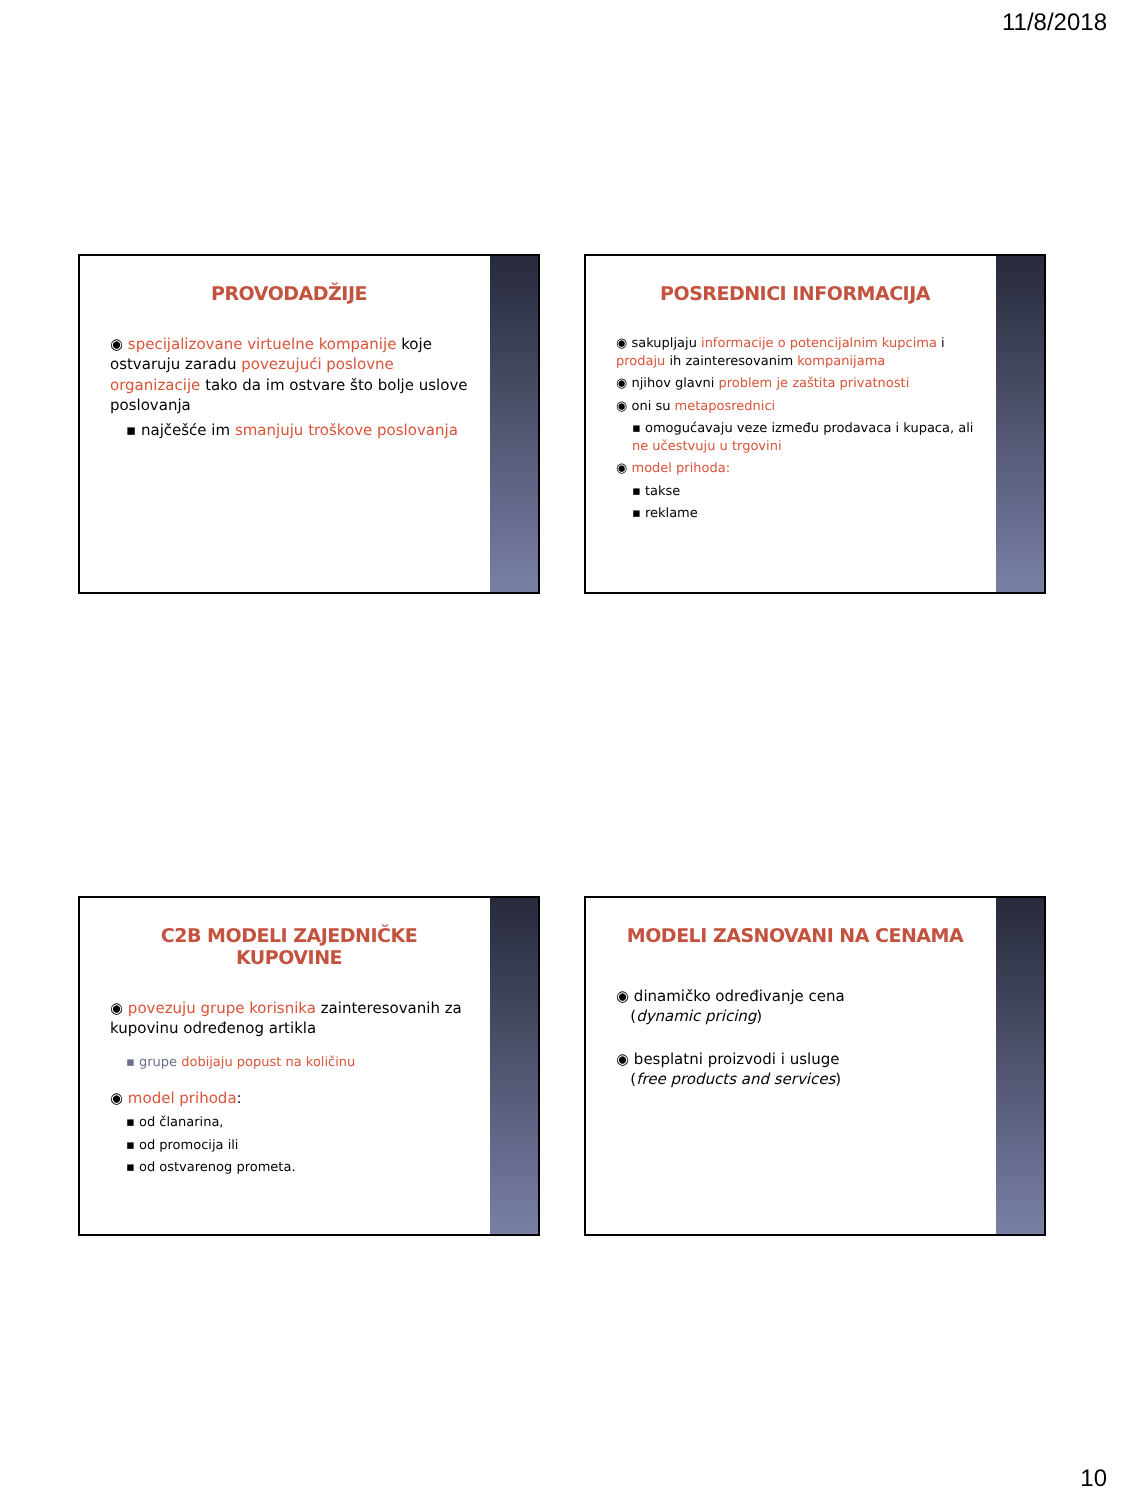11/8/2018
PROVODADŽIJE
◉ specijalizovane virtuelne kompanije koje ostvaruju zaradu povezujući poslovne organizacije tako da im ostvare što bolje uslove poslovanja
▪ najčešće im smanjuju troškove poslovanja
POSREDNICI INFORMACIJA
◉ sakupljaju informacije o potencijalnim kupcima i prodaju ih zainteresovanim kompanijama
◉ njihov glavni problem je zaštita privatnosti
◉ oni su metaposrednici
▪ omogućavaju veze između prodavaca i kupaca, ali ne učestvuju u trgovini
◉ model prihoda:
▪ takse
▪ reklame
C2B MODELI ZAJEDNIČKE KUPOVINE
◉ povezuju grupe korisnika zainteresovanih za kupovinu određenog artikla
▪ grupe dobijaju popust na količinu
◉ model prihoda:
▪ od članarina,
▪ od promocija ili
▪ od ostvarenog prometa.
MODELI ZASNOVANI NA CENAMA
◉ dinamičko određivanje cena
(dynamic pricing)
◉ besplatni proizvodi i usluge
(free products and services)
10